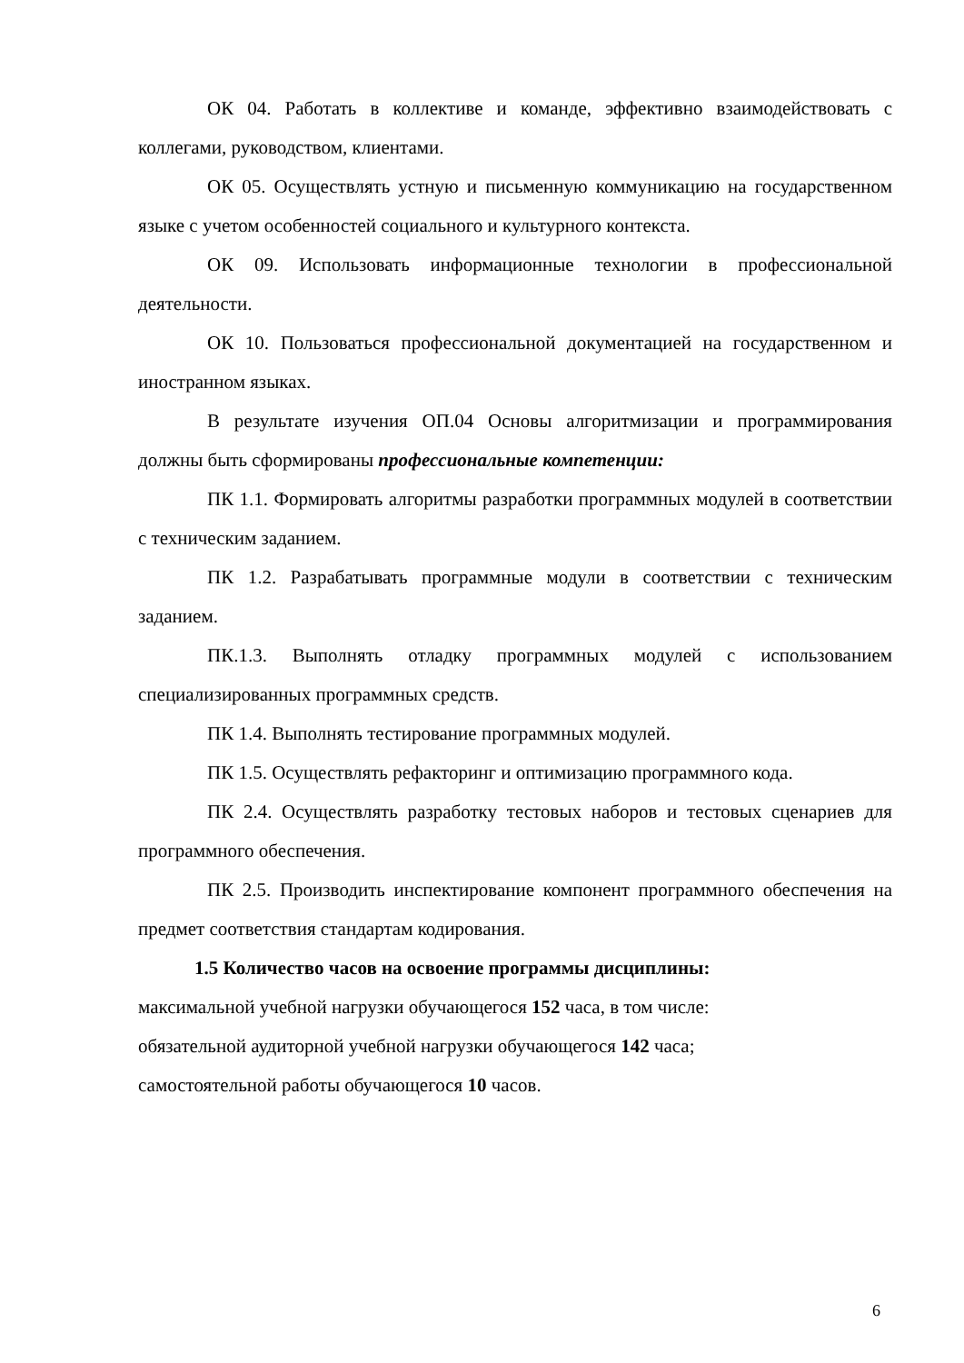ОК 04. Работать в коллективе и команде, эффективно взаимодействовать с коллегами, руководством, клиентами.
ОК 05. Осуществлять устную и письменную коммуникацию на государственном языке с учетом особенностей социального и культурного контекста.
ОК 09. Использовать информационные технологии в профессиональной деятельности.
ОК 10. Пользоваться профессиональной документацией на государственном и иностранном языках.
В результате изучения ОП.04 Основы алгоритмизации и программирования должны быть сформированы профессиональные компетенции:
ПК 1.1. Формировать алгоритмы разработки программных модулей в соответствии с техническим заданием.
ПК 1.2. Разрабатывать программные модули в соответствии с техническим заданием.
ПК.1.3. Выполнять отладку программных модулей с использованием специализированных программных средств.
ПК 1.4. Выполнять тестирование программных модулей.
ПК 1.5. Осуществлять рефакторинг и оптимизацию программного кода.
ПК 2.4. Осуществлять разработку тестовых наборов и тестовых сценариев для программного обеспечения.
ПК 2.5. Производить инспектирование компонент программного обеспечения на предмет соответствия стандартам кодирования.
1.5 Количество часов на освоение программы дисциплины:
максимальной учебной нагрузки обучающегося 152 часа, в том числе:
обязательной аудиторной учебной нагрузки обучающегося 142 часа;
самостоятельной работы обучающегося 10 часов.
6